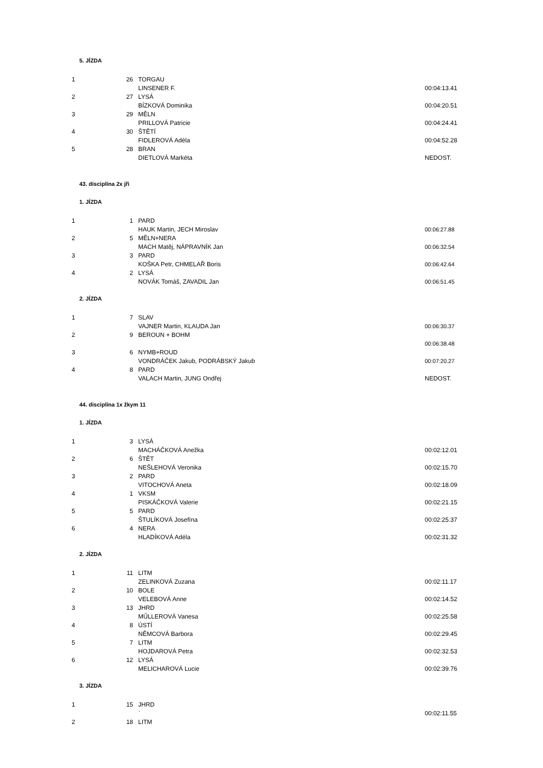5. JÍZDA
| 1 | 26 | TORGAU | |
| | | LINSENER F. | 00:04:13.41 |
| 2 | 27 | LYSÁ | |
| | | BÍZKOVÁ Dominika | 00:04:20.51 |
| 3 | 29 | MĚLN | |
| | | PRILLOVÁ Patricie | 00:04:24.41 |
| 4 | 30 | ŠTĚTÍ | |
| | | FIDLEROVÁ Adéla | 00:04:52.28 |
| 5 | 28 | BRAN | |
| | | DIETLOVÁ Markéta | NEDOST. |
43. disciplína 2x jři
1. JÍZDA
| 1 | 1 | PARD | |
| | | HAUK Martin, JECH Miroslav | 00:06:27.88 |
| 2 | 5 | MĚLN+NERA | |
| | | MACH Matěj, NÁPRAVNÍK Jan | 00:06:32.54 |
| 3 | 3 | PARD | |
| | | KOŠKA Petr, CHMELAŘ Boris | 00:06:42.64 |
| 4 | 2 | LYSÁ | |
| | | NOVÁK Tomáš, ZAVADIL Jan | 00:06:51.45 |
2. JÍZDA
| 1 | 7 | SLAV | |
| | | VAJNER Martin, KLAUDA Jan | 00:06:30.37 |
| 2 | 9 | BEROUN + BOHM | |
| | | | 00:06:38.48 |
| 3 | 6 | NYMB+ROUD | |
| | | VONDRÁČEK Jakub, PODRÁBSKÝ Jakub | 00:07:20.27 |
| 4 | 8 | PARD | |
| | | VALACH Martin, JUNG Ondřej | NEDOST. |
44. disciplína 1x žkym 11
1. JÍZDA
| 1 | 3 | LYSÁ | |
| | | MACHÁČKOVÁ Anežka | 00:02:12.01 |
| 2 | 6 | ŠTĚT | |
| | | NEŠLEHOVÁ Veronika | 00:02:15.70 |
| 3 | 2 | PARD | |
| | | VITOCHOVÁ Aneta | 00:02:18.09 |
| 4 | 1 | VKSM | |
| | | PISKÁČKOVÁ Valerie | 00:02:21.15 |
| 5 | 5 | PARD | |
| | | ŠTULÍKOVÁ Josefína | 00:02:25.37 |
| 6 | 4 | NERA | |
| | | HLADÍKOVÁ Adéla | 00:02:31.32 |
2. JÍZDA
| 1 | 11 | LITM | |
| | | ZELINKOVÁ Zuzana | 00:02:11.17 |
| 2 | 10 | BOLE | |
| | | VELEBOVÁ Anne | 00:02:14.52 |
| 3 | 13 | JHRD | |
| | | MŰLLEROVÁ Vanesa | 00:02:25.58 |
| 4 | 8 | ÚSTÍ | |
| | | NĚMCOVÁ Barbora | 00:02:29.45 |
| 5 | 7 | LITM | |
| | | HOJDAROVÁ Petra | 00:02:32.53 |
| 6 | 12 | LYSÁ | |
| | | MELICHAROVÁ Lucie | 00:02:39.76 |
3. JÍZDA
| 1 | 15 | JHRD | |
| | | ` | 00:02:11.55 |
| 2 | 18 | LITM | |